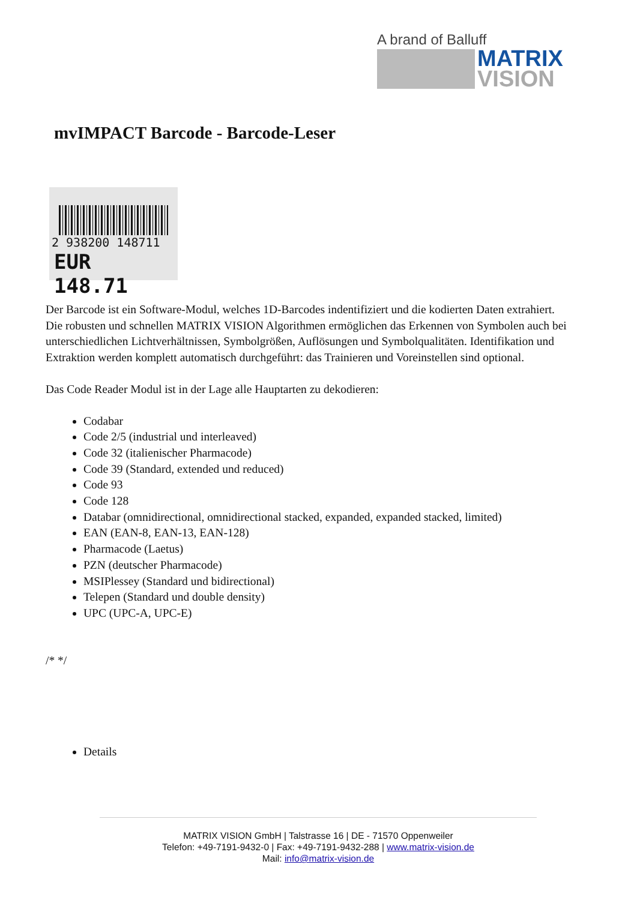A brand of Balluff
MATRIX
VISION
mvIMPACT Barcode - Barcode-Leser
2 938200 148711
EUR 148.71
Der Barcode ist ein Software-Modul, welches 1D-Barcodes indentifiziert und die kodierten Daten extrahiert. Die robusten und schnellen MATRIX VISION Algorithmen ermöglichen das Erkennen von Symbolen auch bei unterschiedlichen Lichtverhältnissen, Symbolgrößen, Auflösungen und Symbolqualitäten. Identifikation und Extraktion werden komplett automatisch durchgeführt: das Trainieren und Voreinstellen sind optional.
Das Code Reader Modul ist in der Lage alle Hauptarten zu dekodieren:
Codabar
Code 2/5 (industrial und interleaved)
Code 32 (italienischer Pharmacode)
Code 39 (Standard, extended und reduced)
Code 93
Code 128
Databar (omnidirectional, omnidirectional stacked, expanded, expanded stacked, limited)
EAN (EAN-8, EAN-13, EAN-128)
Pharmacode (Laetus)
PZN (deutscher Pharmacode)
MSIPlessey (Standard und bidirectional)
Telepen (Standard und double density)
UPC (UPC-A, UPC-E)
/* */
Details
MATRIX VISION GmbH | Talstrasse 16 | DE - 71570 Oppenweiler
Telefon: +49-7191-9432-0 | Fax: +49-7191-9432-288 | www.matrix-vision.de
Mail: info@matrix-vision.de